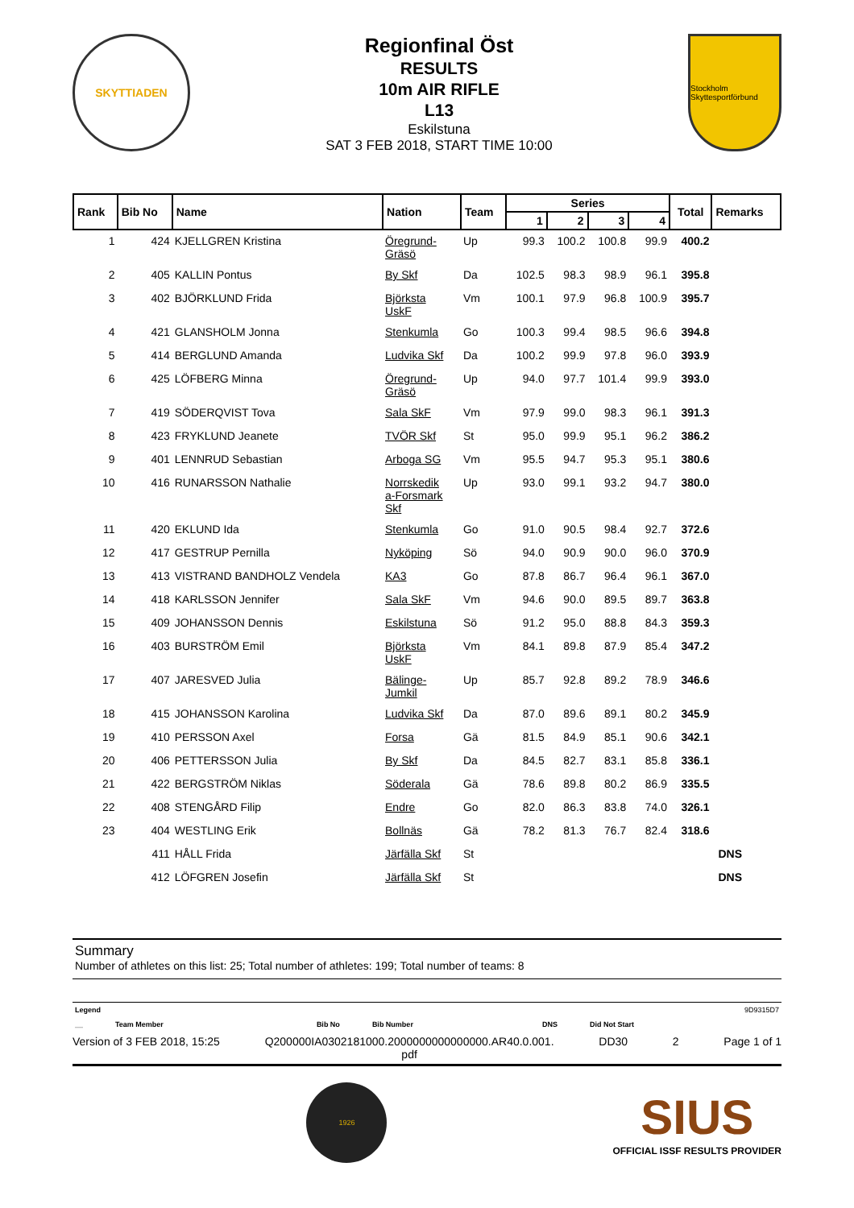SKYTTIADEN
Regionfinal Öst
RESULTS
10m AIR RIFLE
L13
Eskilstuna
SAT 3 FEB 2018, START TIME 10:00
Stockholm Skyttesportförbund
| Rank | Bib No | Name | Nation | Team | Series | | | | Total | Remarks |
| --- | --- | --- | --- | --- | --- | --- | --- | --- | --- | --- |
| | | | | | 1 | 2 | 3 | 4 | | |
| 1 | 424 | KJELLGREN Kristina | Öregrund- Gräsö | Up | 99.3 | 100.2 | 100.8 | 99.9 | 400.2 | |
| 2 | 405 | KALLIN Pontus | By Skf | Da | 102.5 | 98.3 | 98.9 | 96.1 | 395.8 | |
| 3 | 402 | BJÖRKLUND Frida | Björksta UskF | Vm | 100.1 | 97.9 | 96.8 | 100.9 | 395.7 | |
| 4 | 421 | GLANSHOLM Jonna | Stenkumla | Go | 100.3 | 99.4 | 98.5 | 96.6 | 394.8 | |
| 5 | 414 | BERGLUND Amanda | Ludvika Skf | Da | 100.2 | 99.9 | 97.8 | 96.0 | 393.9 | |
| 6 | 425 | LÖFBERG Minna | Öregrund- Gräsö | Up | 94.0 | 97.7 | 101.4 | 99.9 | 393.0 | |
| 7 | 419 | SÖDERQVIST Tova | Sala SkF | Vm | 97.9 | 99.0 | 98.3 | 96.1 | 391.3 | |
| 8 | 423 | FRYKLUND Jeanete | TVÖR Skf | St | 95.0 | 99.9 | 95.1 | 96.2 | 386.2 | |
| 9 | 401 | LENNRUD Sebastian | Arboga SG | Vm | 95.5 | 94.7 | 95.3 | 95.1 | 380.6 | |
| 10 | 416 | RUNARSSON Nathalie | Norrskedik a-Forsmark Skf | Up | 93.0 | 99.1 | 93.2 | 94.7 | 380.0 | |
| 11 | 420 | EKLUND Ida | Stenkumla | Go | 91.0 | 90.5 | 98.4 | 92.7 | 372.6 | |
| 12 | 417 | GESTRUP Pernilla | Nyköping | Sö | 94.0 | 90.9 | 90.0 | 96.0 | 370.9 | |
| 13 | 413 | VISTRAND BANDHOLZ Vendela | KA3 | Go | 87.8 | 86.7 | 96.4 | 96.1 | 367.0 | |
| 14 | 418 | KARLSSON Jennifer | Sala SkF | Vm | 94.6 | 90.0 | 89.5 | 89.7 | 363.8 | |
| 15 | 409 | JOHANSSON Dennis | Eskilstuna | Sö | 91.2 | 95.0 | 88.8 | 84.3 | 359.3 | |
| 16 | 403 | BURSTRÖM Emil | Björksta UskF | Vm | 84.1 | 89.8 | 87.9 | 85.4 | 347.2 | |
| 17 | 407 | JARESVED Julia | Bälinge- Jumkil | Up | 85.7 | 92.8 | 89.2 | 78.9 | 346.6 | |
| 18 | 415 | JOHANSSON Karolina | Ludvika Skf | Da | 87.0 | 89.6 | 89.1 | 80.2 | 345.9 | |
| 19 | 410 | PERSSON Axel | Forsa | Gä | 81.5 | 84.9 | 85.1 | 90.6 | 342.1 | |
| 20 | 406 | PETTERSSON Julia | By Skf | Da | 84.5 | 82.7 | 83.1 | 85.8 | 336.1 | |
| 21 | 422 | BERGSTRÖM Niklas | Söderala | Gä | 78.6 | 89.8 | 80.2 | 86.9 | 335.5 | |
| 22 | 408 | STENGÅRD Filip | Endre | Go | 82.0 | 86.3 | 83.8 | 74.0 | 326.1 | |
| 23 | 404 | WESTLING Erik | Bollnäs | Gä | 78.2 | 81.3 | 76.7 | 82.4 | 318.6 | |
| | 411 | HÅLL Frida | Järfälla Skf | St | | | | | | DNS |
| | 412 | LÖFGREN Josefin | Järfälla Skf | St | | | | | | DNS |
Summary
Number of athletes on this list: 25; Total number of athletes: 199; Total number of teams: 8
Legend 9D9315D7
__ Team Member Bib No Bib Number DNS Did Not Start
Version of 3 FEB 2018, 15:25 Q200000IA0302181000.2000000000000000.AR40.0.001.
pdf DD30 2 Page 1 of 1
1926
SIUS
OFFICIAL ISSF RESULTS PROVIDER